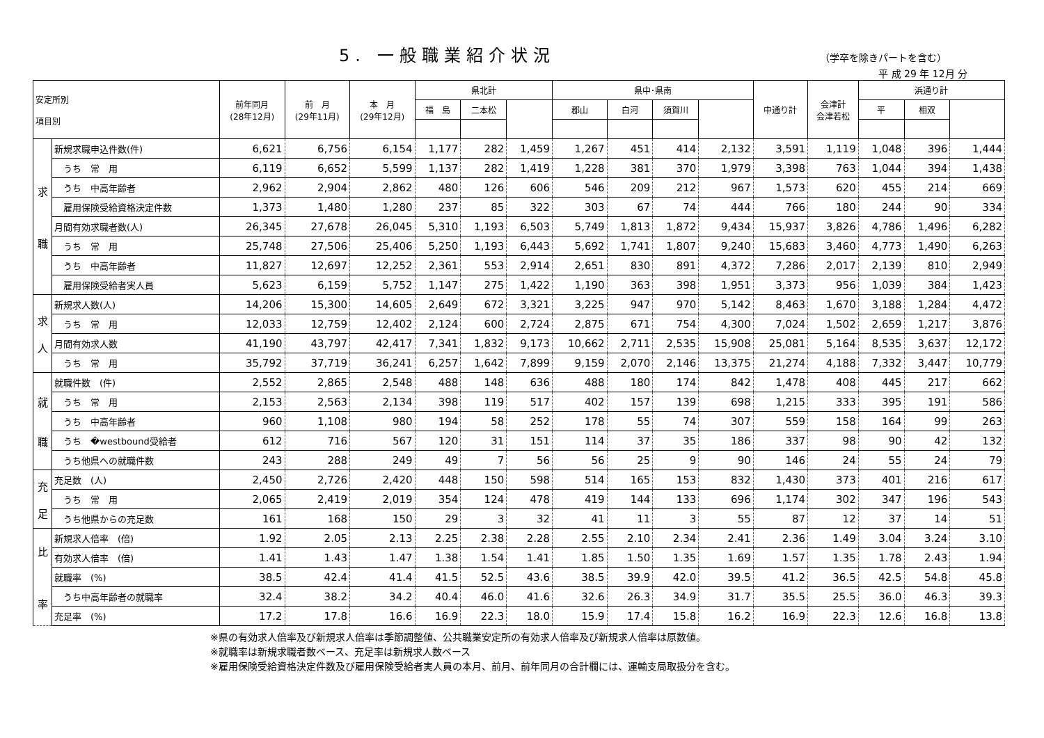5. 一般職業紹介状況
（学卒を除きパートを含む）
平 成 29 年 12月 分
| 安定所別 項目別 | | 前年同月 (28年12月) | 前 月 (29年11月) | 本 月 (29年12月) | 県北計 | | | 県中･県南 | | | | 中通り計 | 会津計 会津若松 | 浜通り計 | | |
| --- | --- | --- | --- | --- | --- | --- | --- | --- | --- | --- | --- | --- | --- | --- | --- | --- |
| | | | | | 福 島 | 二本松 | | 郡山 | 白河 | 須賀川 | | | | 平 | 相双 | |
| 求 職 | 新規求職申込件数(件) | 6,621 | 6,756 | 6,154 | 1,177 | 282 | 1,459 | 1,267 | 451 | 414 | 2,132 | 3,591 | 1,119 | 1,048 | 396 | 1,444 |
| | うち 常 用 | 6,119 | 6,652 | 5,599 | 1,137 | 282 | 1,419 | 1,228 | 381 | 370 | 1,979 | 3,398 | 763 | 1,044 | 394 | 1,438 |
| | うち 中高年齢者 | 2,962 | 2,904 | 2,862 | 480 | 126 | 606 | 546 | 209 | 212 | 967 | 1,573 | 620 | 455 | 214 | 669 |
| | 雇用保険受給資格決定件数 | 1,373 | 1,480 | 1,280 | 237 | 85 | 322 | 303 | 67 | 74 | 444 | 766 | 180 | 244 | 90 | 334 |
| | 月間有効求職者数(人) | 26,345 | 27,678 | 26,045 | 5,310 | 1,193 | 6,503 | 5,749 | 1,813 | 1,872 | 9,434 | 15,937 | 3,826 | 4,786 | 1,496 | 6,282 |
| | うち 常 用 | 25,748 | 27,506 | 25,406 | 5,250 | 1,193 | 6,443 | 5,692 | 1,741 | 1,807 | 9,240 | 15,683 | 3,460 | 4,773 | 1,490 | 6,263 |
| | うち 中高年齢者 | 11,827 | 12,697 | 12,252 | 2,361 | 553 | 2,914 | 2,651 | 830 | 891 | 4,372 | 7,286 | 2,017 | 2,139 | 810 | 2,949 |
| | 雇用保険受給者実人員 | 5,623 | 6,159 | 5,752 | 1,147 | 275 | 1,422 | 1,190 | 363 | 398 | 1,951 | 3,373 | 956 | 1,039 | 384 | 1,423 |
| 求 人 | 新規求人数(人) | 14,206 | 15,300 | 14,605 | 2,649 | 672 | 3,321 | 3,225 | 947 | 970 | 5,142 | 8,463 | 1,670 | 3,188 | 1,284 | 4,472 |
| | うち 常 用 | 12,033 | 12,759 | 12,402 | 2,124 | 600 | 2,724 | 2,875 | 671 | 754 | 4,300 | 7,024 | 1,502 | 2,659 | 1,217 | 3,876 |
| | 月間有効求人数 | 41,190 | 43,797 | 42,417 | 7,341 | 1,832 | 9,173 | 10,662 | 2,711 | 2,535 | 15,908 | 25,081 | 5,164 | 8,535 | 3,637 | 12,172 |
| | うち 常 用 | 35,792 | 37,719 | 36,241 | 6,257 | 1,642 | 7,899 | 9,159 | 2,070 | 2,146 | 13,375 | 21,274 | 4,188 | 7,332 | 3,447 | 10,779 |
| 就 職 | 就職件数 (件) | 2,552 | 2,865 | 2,548 | 488 | 148 | 636 | 488 | 180 | 174 | 842 | 1,478 | 408 | 445 | 217 | 662 |
| | うち 常 用 | 2,153 | 2,563 | 2,134 | 398 | 119 | 517 | 402 | 157 | 139 | 698 | 1,215 | 333 | 395 | 191 | 586 |
| | うち 中高年齢者 | 960 | 1,108 | 980 | 194 | 58 | 252 | 178 | 55 | 74 | 307 | 559 | 158 | 164 | 99 | 263 |
| | うち �westbound受給者 | 612 | 716 | 567 | 120 | 31 | 151 | 114 | 37 | 35 | 186 | 337 | 98 | 90 | 42 | 132 |
| | うち他県への就職件数 | 243 | 288 | 249 | 49 | 7 | 56 | 56 | 25 | 9 | 90 | 146 | 24 | 55 | 24 | 79 |
| 充 足 | 充足数 (人) | 2,450 | 2,726 | 2,420 | 448 | 150 | 598 | 514 | 165 | 153 | 832 | 1,430 | 373 | 401 | 216 | 617 |
| | うち 常 用 | 2,065 | 2,419 | 2,019 | 354 | 124 | 478 | 419 | 144 | 133 | 696 | 1,174 | 302 | 347 | 196 | 543 |
| | うち他県からの充足数 | 161 | 168 | 150 | 29 | 3 | 32 | 41 | 11 | 3 | 55 | 87 | 12 | 37 | 14 | 51 |
| 比 率 | 新規求人倍率 (倍) | 1.92 | 2.05 | 2.13 | 2.25 | 2.38 | 2.28 | 2.55 | 2.10 | 2.34 | 2.41 | 2.36 | 1.49 | 3.04 | 3.24 | 3.10 |
| | 有効求人倍率 (倍) | 1.41 | 1.43 | 1.47 | 1.38 | 1.54 | 1.41 | 1.85 | 1.50 | 1.35 | 1.69 | 1.57 | 1.35 | 1.78 | 2.43 | 1.94 |
| | 就職率 (%) | 38.5 | 42.4 | 41.4 | 41.5 | 52.5 | 43.6 | 38.5 | 39.9 | 42.0 | 39.5 | 41.2 | 36.5 | 42.5 | 54.8 | 45.8 |
| | うち中高年齢者の就職率 | 32.4 | 38.2 | 34.2 | 40.4 | 46.0 | 41.6 | 32.6 | 26.3 | 34.9 | 31.7 | 35.5 | 25.5 | 36.0 | 46.3 | 39.3 |
| | 充足率 (%) | 17.2 | 17.8 | 16.6 | 16.9 | 22.3 | 18.0 | 15.9 | 17.4 | 15.8 | 16.2 | 16.9 | 22.3 | 12.6 | 16.8 | 13.8 |
※県の有効求人倍率及び新規求人倍率は季節調整値、公共職業安定所の有効求人倍率及び新規求人倍率は原数値。
※就職率は新規求職者数ベース、充足率は新規求人数ベース
※雇用保険受給資格決定件数及び雇用保険受給者実人員の本月、前月、前年同月の合計欄には、運輸支局取扱分を含む。